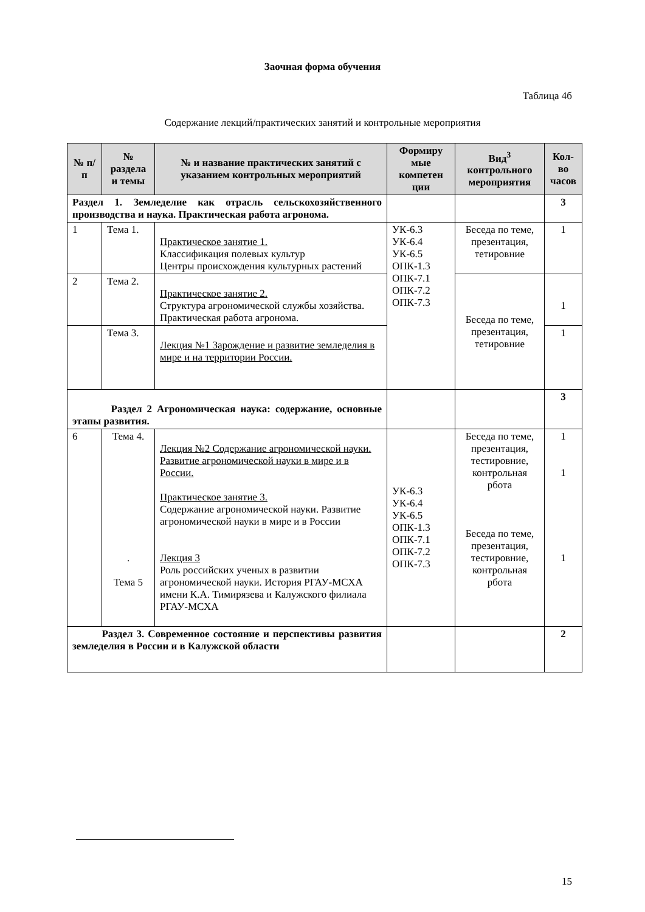Заочная форма обучения
Таблица 4б
Содержание лекций/практических занятий и контрольные мероприятия
| № п/п | № раздела и темы | № и название практических занятий с указанием контрольных мероприятий | Формиру мые компетен ции | Вид<sup>3</sup> контрольного мероприятия | Кол-во часов |
| --- | --- | --- | --- | --- | --- |
| Раздел 1. Земледелие как отрасль сельскохозяйственного производства и наука. Практическая работа агронома. | | | | | 3 |
| 1 | Тема 1. | Практическое занятие 1. Классификация полевых культур Центры происхождения культурных растений | УК-6.3 УК-6.4 УК-6.5 ОПК-1.3 ОПК-7.1 ОПК-7.2 ОПК-7.3 | Беседа по теме, презентация, тетировние | 1 |
| 2 | Тема 2. | Практическое занятие 2. Структура агрономической службы хозяйства. Практическая работа агронома. | | Беседа по теме, презентация, тетировние | 1 |
| | Тема 3. | Лекция №1 Зарождение и развитие земледелия в мире и на территории России. | | | 1 |
| Раздел 2 Агрономическая наука: содержание, основные этапы развития. | | | | | 3 |
| 6 | Тема 4. . Тема 5 | Лекция №2 Содержание агрономической науки. Развитие агрономической науки в мире и в России. Практическое занятие 3. Содержание агрономической науки. Развитие агрономической науки в мире и в России Лекция 3 Роль российских ученых в развитии агрономической науки. История РГАУ-МСХА имени К.А. Тимирязева и Калужского филиала РГАУ-МСХА | УК-6.3 УК-6.4 УК-6.5 ОПК-1.3 ОПК-7.1 ОПК-7.2 ОПК-7.3 | Беседа по теме, презентация, тестировние, контрольная рбота Беседа по теме, презентация, тестировние, контрольная рбота | 1 1 1 |
| Раздел 3. Современное состояние и перспективы развития земледелия в России и в Калужской области | | | | | 2 |
15